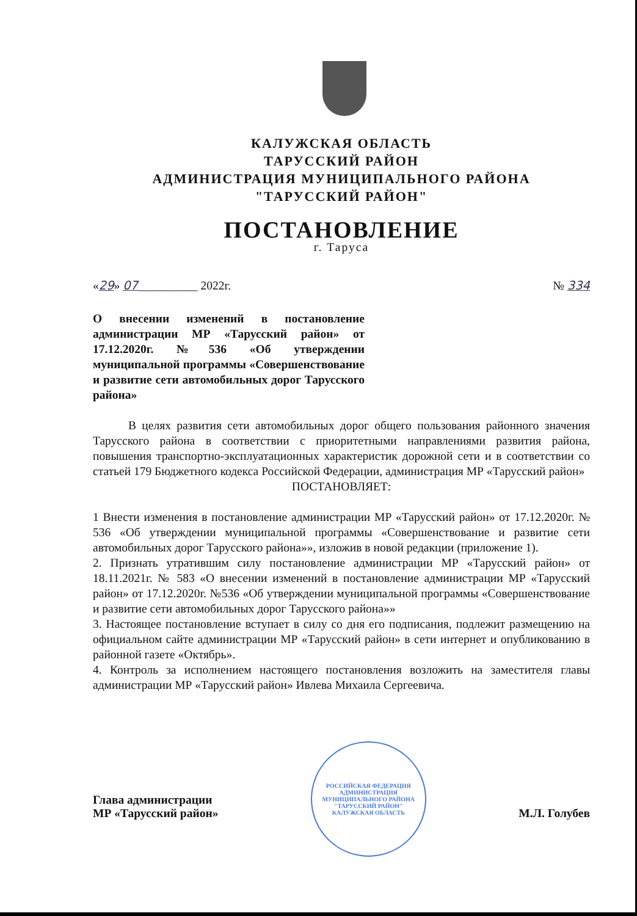КАЛУЖСКАЯ ОБЛАСТЬ
ТАРУССКИЙ РАЙОН
АДМИНИСТРАЦИЯ МУНИЦИПАЛЬНОГО РАЙОНА
"ТАРУССКИЙ РАЙОН"
ПОСТАНОВЛЕНИЕ
г. Таруса
«29» 07__________ 2022г. № 334
О внесении изменений в постановление администрации МР «Тарусский район» от 17.12.2020г. №536 «Об утверждении муниципальной программы «Совершенствование и развитие сети автомобильных дорог Тарусского района»
В целях развития сети автомобильных дорог общего пользования районного значения Тарусского района в соответствии с приоритетными направлениями развития района, повышения транспортно-эксплуатационных характеристик дорожной сети и в соответствии со статьей 179 Бюджетного кодекса Российской Федерации, администрация МР «Тарусский район»
ПОСТАНОВЛЯЕТ:
1 Внести изменения в постановление администрации МР «Тарусский район» от 17.12.2020г. № 536 «Об утверждении муниципальной программы «Совершенствование и развитие сети автомобильных дорог Тарусского района»», изложив в новой редакции (приложение 1).
2. Признать утратившим силу постановление администрации МР «Тарусский район» от 18.11.2021г. № 583 «О внесении изменений в постановление администрации МР «Тарусский район» от 17.12.2020г. №536 «Об утверждении муниципальной программы «Совершенствование и развитие сети автомобильных дорог Тарусского района»»
3. Настоящее постановление вступает в силу со дня его подписания, подлежит размещению на официальном сайте администрации МР «Тарусский район» в сети интернет и опубликованию в районной газете «Октябрь».
4. Контроль за исполнением настоящего постановления возложить на заместителя главы администрации МР «Тарусский район» Ивлева Михаила Сергеевича.
Глава администрации
МР «Тарусский район»
РОССИЙСКАЯ ФЕДЕРАЦИЯ
АДМИНИСТРАЦИЯ МУНИЦИПАЛЬНОГО РАЙОНА
"ТАРУССКИЙ РАЙОН"
КАЛУЖСКАЯ ОБЛАСТЬ
М.Л. Голубев